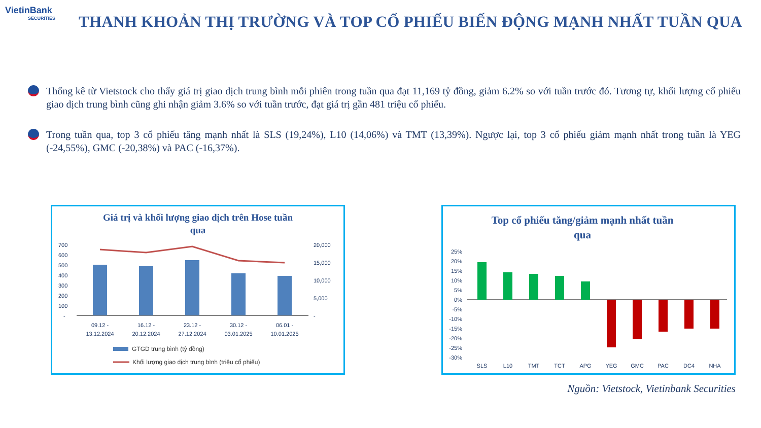VietinBank
SECURITIES
THANH KHOẢN THỊ TRƯỜNG VÀ TOP CỔ PHIẾU BIẾN ĐỘNG MẠNH NHẤT TUẦN QUA
Thống kê từ Vietstock cho thấy giá trị giao dịch trung bình mỗi phiên trong tuần qua đạt 11,169 tỷ đồng, giảm 6.2% so với tuần trước đó. Tương tự, khối lượng cổ phiếu giao dịch trung bình cũng ghi nhận giảm 3.6% so với tuần trước, đạt giá trị gần 481 triệu cổ phiếu.
Trong tuần qua, top 3 cổ phiếu tăng mạnh nhất là SLS (19,24%), L10 (14,06%) và TMT (13,39%). Ngược lại, top 3 cổ phiếu giảm mạnh nhất trong tuần là YEG (-24,55%), GMC (-20,38%) và PAC (-16,37%).
Giá trị và khối lượng giao dịch trên Hose tuần
qua
700
600
500
400
300
200
100
-
20,000
15,000
10,000
5,000
-
09.12 -
13.12.2024
16.12 -
20.12.2024
23.12 -
27.12.2024
30.12 -
03.01.2025
06.01 -
10.01.2025
GTGD trung bình (tỷ đồng)
Khối lượng giao dịch trung bình (triệu cổ phiếu)
Top cổ phiếu tăng/giảm mạnh nhất tuần
qua
25%
20%
15%
10%
5%
0%
-5%
-10%
-15%
-20%
-25%
-30%
SLS
L10
TMT
TCT
APG
YEG
GMC
PAC
DC4
NHA
Nguồn: Vietstock, Vietinbank Securities